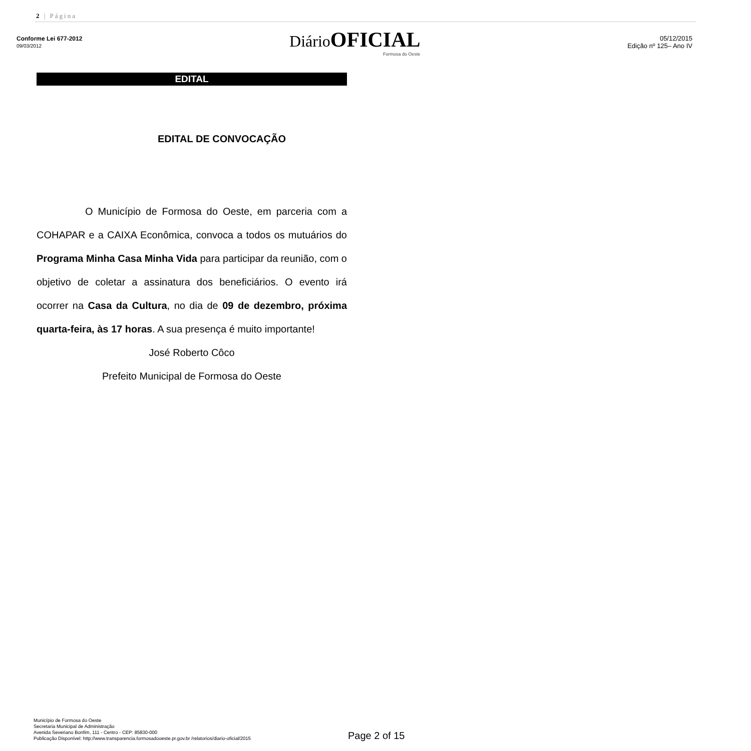2 | Página
Conforme Lei 677-2012
09/03/2012
Diário OFICIAL
Formosa do Oeste
05/12/2015
Edição nº 125– Ano IV
EDITAL
EDITAL DE CONVOCAÇÃO
O Município de Formosa do Oeste, em parceria com a COHAPAR e a CAIXA Econômica, convoca a todos os mutuários do Programa Minha Casa Minha Vida para participar da reunião, com o objetivo de coletar a assinatura dos beneficiários. O evento irá ocorrer na Casa da Cultura, no dia de 09 de dezembro, próxima quarta-feira, às 17 horas. A sua presença é muito importante!
José Roberto Côco
Prefeito Municipal de Formosa do Oeste
Município de Formosa do Oeste
Secretaria Municipal de Administração
Avenida Severiano Bonfim, 111 - Centro - CEP: 85830-000
Publicação Disponível: http://www.transparencia.formosadooeste.pr.gov.br /relatorios/diario-oficial/2015
Page 2 of 15